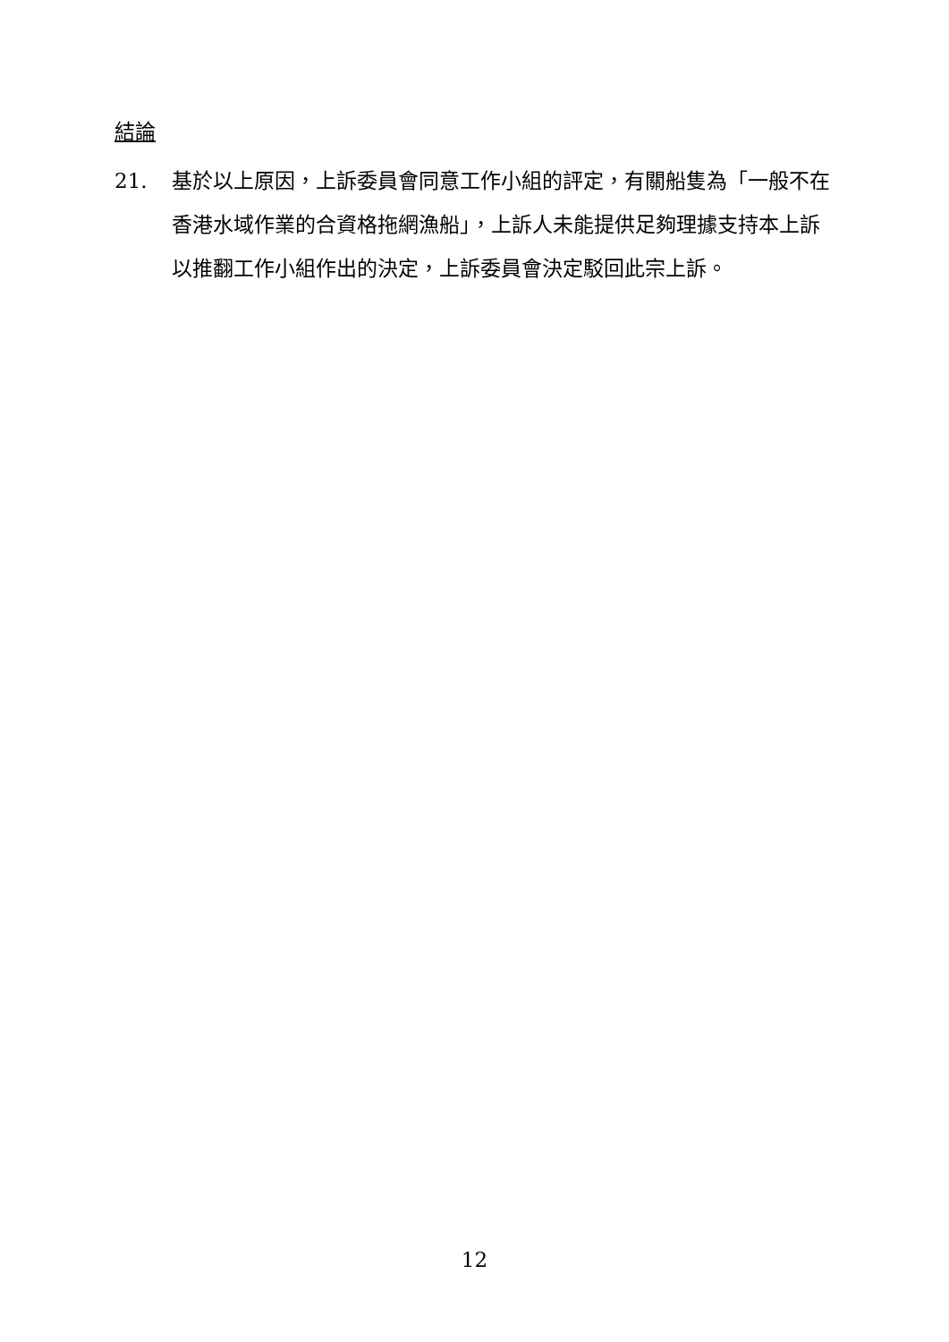結論
21. 基於以上原因，上訴委員會同意工作小組的評定，有關船隻為「一般不在香港水域作業的合資格拖網漁船」，上訴人未能提供足夠理據支持本上訴以推翻工作小組作出的決定，上訴委員會決定駁回此宗上訴。
12